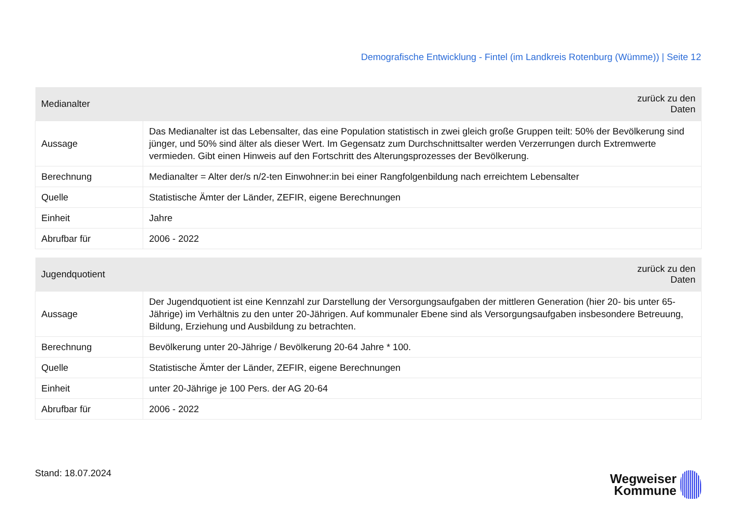Demografische Entwicklung - Fintel (im Landkreis Rotenburg (Wümme)) | Seite 12
| Medianalter | zurück zu den Daten |
| --- | --- |
| Aussage | Das Medianalter ist das Lebensalter, das eine Population statistisch in zwei gleich große Gruppen teilt: 50% der Bevölkerung sind jünger, und 50% sind älter als dieser Wert. Im Gegensatz zum Durchschnittsalter werden Verzerrungen durch Extremwerte vermieden. Gibt einen Hinweis auf den Fortschritt des Alterungsprozesses der Bevölkerung. |
| Berechnung | Medianalter = Alter der/s n/2-ten Einwohner:in bei einer Rangfolgenbildung nach erreichtem Lebensalter |
| Quelle | Statistische Ämter der Länder, ZEFIR, eigene Berechnungen |
| Einheit | Jahre |
| Abrufbar für | 2006 - 2022 |
| Jugendquotient | zurück zu den Daten |
| --- | --- |
| Aussage | Der Jugendquotient ist eine Kennzahl zur Darstellung der Versorgungsaufgaben der mittleren Generation (hier 20- bis unter 65-Jährige) im Verhältnis zu den unter 20-Jährigen. Auf kommunaler Ebene sind als Versorgungsaufgaben insbesondere Betreuung, Bildung, Erziehung und Ausbildung zu betrachten. |
| Berechnung | Bevölkerung unter 20-Jährige / Bevölkerung 20-64 Jahre * 100. |
| Quelle | Statistische Ämter der Länder, ZEFIR, eigene Berechnungen |
| Einheit | unter 20-Jährige je 100 Pers. der AG 20-64 |
| Abrufbar für | 2006 - 2022 |
Stand: 18.07.2024
Wegweiser
Kommune